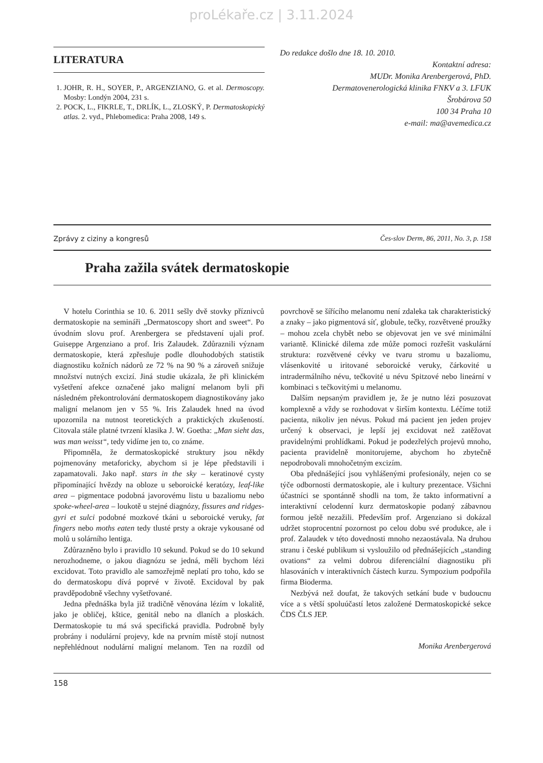proLékaře.cz | 3.11.2024
LITERATURA
1. JOHR, R. H., SOYER, P., ARGENZIANO, G. et al. Dermoscopy. Mosby: Londýn 2004, 231 s.
2. POCK, L., FIKRLE, T., DRLÍK, L., ZLOSKÝ, P. Dermatoskopický atlas. 2. vyd., Phlebomedica: Praha 2008, 149 s.
Do redakce došlo dne 18. 10. 2010.
Kontaktní adresa:
MUDr. Monika Arenbergerová, PhD.
Dermatovenerologická klinika FNKV a 3. LFUK
Šrobárova 50
100 34 Praha 10
e-mail: ma@avemedica.cz
Zprávy z ciziny a kongresů Čes-slov Derm, 86, 2011, No. 3, p. 158
Praha zažila svátek dermatoskopie
V hotelu Corinthia se 10. 6. 2011 sešly dvě stovky příznivců dermatoskopie na semináři „Dermatoscopy short and sweet“. Po úvodním slovu prof. Arenbergera se představení ujali prof. Guiseppe Argenziano a prof. Iris Zalaudek. Zdůraznili význam dermatoskopie, která zpřesňuje podle dlouhodobých statistik diagnostiku kožních nádorů ze 72 % na 90 % a zároveň snižuje množství nutných excizí. Jiná studie ukázala, že při klinickém vyšetření afekce označené jako maligní melanom byli při následném překontrolování dermatoskopem diagnostikovány jako maligní melanom jen v 55 %. Iris Zalaudek hned na úvod upozornila na nutnost teoretických a praktických zkušeností. Citovala stále platné tvrzení klasika J. W. Goetha: „Man sieht das, was man weisst“, tedy vidíme jen to, co známe.
Připomněla, že dermatoskopické struktury jsou někdy pojmenovány metaforicky, abychom si je lépe představili i zapamatovali. Jako např. stars in the sky – keratinové cysty připomínající hvězdy na obloze u seboroické keratózy, leaf-like area – pigmentace podobná javorovému listu u bazaliomu nebo spoke-wheel-area – loukotě u stejné diagnózy, fissures and ridges-gyri et sulci podobné mozkové tkáni u seboroické veruky, fat fingers nebo moths eaten tedy tlusté prsty a okraje vykousané od molů u solárního lentiga.
Zdůrazněno bylo i pravidlo 10 sekund. Pokud se do 10 sekund nerozhodneme, o jakou diagnózu se jedná, měli bychom lézi excidovat. Toto pravidlo ale samozřejmě neplatí pro toho, kdo se do dermatoskopu dívá poprvé v životě. Excidoval by pak pravděpodobně všechny vyšetřované.
Jedna přednáška byla již tradičně věnována lézím v lokalitě, jako je obličej, kštice, genitál nebo na dlaních a ploskách. Dermatoskopie tu má svá specifická pravidla. Podrobně byly probrány i nodulární projevy, kde na prvním místě stojí nutnost nepřehlédnout nodulární maligní melanom. Ten na rozdíl od povrchově se šířícího melanomu není zdaleka tak charakteristický a znaky – jako pigmentová síť, globule, tečky, rozvětvené proužky – mohou zcela chybět nebo se objevovat jen ve své minimální variantě. Klinické dilema zde může pomoci rozřešit vaskulární struktura: rozvětvené cévky ve tvaru stromu u bazaliomu, vlásenkovité u iritované seboroické veruky, čárkovité u intradermálního névu, tečkovité u névu Spitzové nebo lineární v kombinaci s tečkovitými u melanomu.
Dalším nepsaným pravidlem je, že je nutno lézi posuzovat komplexně a vždy se rozhodovat v širším kontextu. Léčíme totiž pacienta, nikoliv jen névus. Pokud má pacient jen jeden projev určený k observaci, je lepší jej excidovat než zatěžovat pravidelnými prohlídkami. Pokud je podezřelých projevů mnoho, pacienta pravidelně monitorujeme, abychom ho zbytečně nepodrobovali mnohočetným excizím.
Oba přednášející jsou vyhlášenými profesionály, nejen co se týče odbornosti dermatoskopie, ale i kultury prezentace. Všichni účastníci se spontánně shodli na tom, že takto informativní a interaktivní celodenní kurz dermatoskopie podaný zábavnou formou ještě nezažili. Především prof. Argenziano si dokázal udržet stoprocentní pozornost po celou dobu své produkce, ale i prof. Zalaudek v této dovednosti mnoho nezaostávala. Na druhou stranu i české publikum si vysloužilo od přednášejících „standing ovations“ za velmi dobrou diferenciální diagnostiku při hlasováních v interaktivních částech kurzu. Sympozium podpořila firma Bioderma.
Nezbývá než doufat, že takových setkání bude v budoucnu více a s větší spoluúčastí letos založené Dermatoskopické sekce ČDS ČLS JEP.
Monika Arenbergerová
158